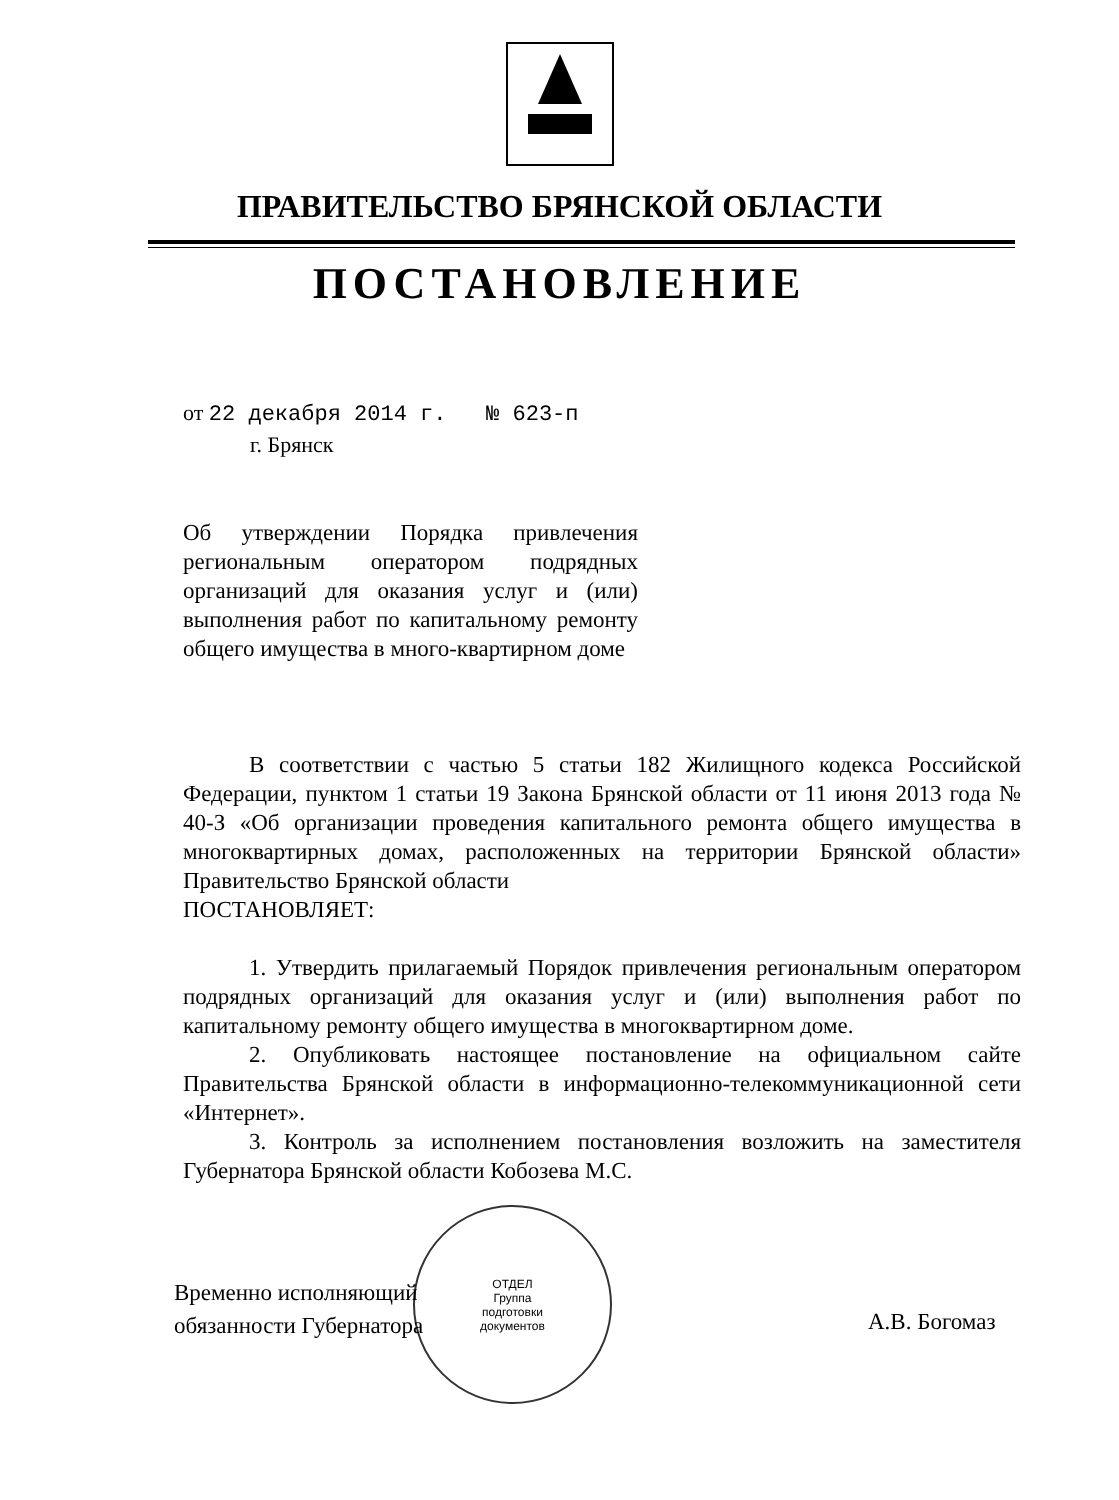ПРАВИТЕЛЬСТВО БРЯНСКОЙ ОБЛАСТИ
ПОСТАНОВЛЕНИЕ
от 22 декабря 2014 г. № 623-п
г. Брянск
Об утверждении Порядка привлечения региональным оператором подрядных организаций для оказания услуг и (или) выполнения работ по капитальному ремонту общего имущества в много-квартирном доме
В соответствии с частью 5 статьи 182 Жилищного кодекса Российской Федерации, пунктом 1 статьи 19 Закона Брянской области от 11 июня 2013 года № 40-З «Об организации проведения капитального ремонта общего имущества в многоквартирных домах, расположенных на территории Брянской области» Правительство Брянской области
ПОСТАНОВЛЯЕТ:
1. Утвердить прилагаемый Порядок привлечения региональным оператором подрядных организаций для оказания услуг и (или) выполнения работ по капитальному ремонту общего имущества в многоквартирном доме.
2. Опубликовать настоящее постановление на официальном сайте Правительства Брянской области в информационно-телекоммуникационной сети «Интернет».
3. Контроль за исполнением постановления возложить на заместителя Губернатора Брянской области Кобозева М.С.
ОТДЕЛ
Группа
подготовки
документов
Временно исполняющий
обязанности Губернатора
А.В. Богомаз